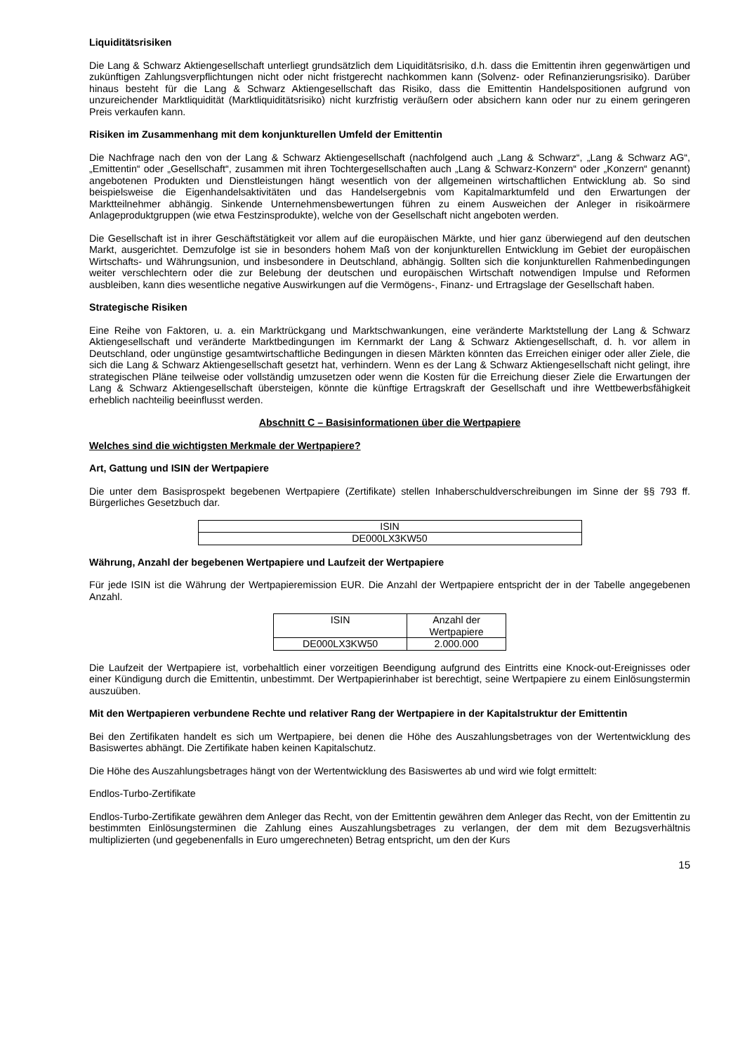Liquiditätsrisiken
Die Lang & Schwarz Aktiengesellschaft unterliegt grundsätzlich dem Liquiditätsrisiko, d.h. dass die Emittentin ihren gegenwärtigen und zukünftigen Zahlungsverpflichtungen nicht oder nicht fristgerecht nachkommen kann (Solvenz- oder Refinanzierungsrisiko). Darüber hinaus besteht für die Lang & Schwarz Aktiengesellschaft das Risiko, dass die Emittentin Handelspositionen aufgrund von unzureichender Marktliquidität (Marktliquiditätsrisiko) nicht kurzfristig veräußern oder absichern kann oder nur zu einem geringeren Preis verkaufen kann.
Risiken im Zusammenhang mit dem konjunkturellen Umfeld der Emittentin
Die Nachfrage nach den von der Lang & Schwarz Aktiengesellschaft (nachfolgend auch „Lang & Schwarz“, „Lang & Schwarz AG“, „Emittentin“ oder „Gesellschaft“, zusammen mit ihren Tochtergesellschaften auch „Lang & Schwarz-Konzern“ oder „Konzern“ genannt) angebotenen Produkten und Dienstleistungen hängt wesentlich von der allgemeinen wirtschaftlichen Entwicklung ab. So sind beispielsweise die Eigenhandelsaktivitäten und das Handelsergebnis vom Kapitalmarktumfeld und den Erwartungen der Marktteilnehmer abhängig. Sinkende Unternehmensbewertungen führen zu einem Ausweichen der Anleger in risikoärmere Anlageproduktgruppen (wie etwa Festzinsprodukte), welche von der Gesellschaft nicht angeboten werden.
Die Gesellschaft ist in ihrer Geschäftstätigkeit vor allem auf die europäischen Märkte, und hier ganz überwiegend auf den deutschen Markt, ausgerichtet. Demzufolge ist sie in besonders hohem Maß von der konjunkturellen Entwicklung im Gebiet der europäischen Wirtschafts- und Währungsunion, und insbesondere in Deutschland, abhängig. Sollten sich die konjunkturellen Rahmenbedingungen weiter verschlechtern oder die zur Belebung der deutschen und europäischen Wirtschaft notwendigen Impulse und Reformen ausbleiben, kann dies wesentliche negative Auswirkungen auf die Vermögens-, Finanz- und Ertragslage der Gesellschaft haben.
Strategische Risiken
Eine Reihe von Faktoren, u. a. ein Marktrückgang und Marktschwankungen, eine veränderte Marktstellung der Lang & Schwarz Aktiengesellschaft und veränderte Marktbedingungen im Kernmarkt der Lang & Schwarz Aktiengesellschaft, d. h. vor allem in Deutschland, oder ungünstige gesamtwirtschaftliche Bedingungen in diesen Märkten könnten das Erreichen einiger oder aller Ziele, die sich die Lang & Schwarz Aktiengesellschaft gesetzt hat, verhindern. Wenn es der Lang & Schwarz Aktiengesellschaft nicht gelingt, ihre strategischen Pläne teilweise oder vollständig umzusetzen oder wenn die Kosten für die Erreichung dieser Ziele die Erwartungen der Lang & Schwarz Aktiengesellschaft übersteigen, könnte die künftige Ertragskraft der Gesellschaft und ihre Wettbewerbsfähigkeit erheblich nachteilig beeinflusst werden.
Abschnitt C – Basisinformationen über die Wertpapiere
Welches sind die wichtigsten Merkmale der Wertpapiere?
Art, Gattung und ISIN der Wertpapiere
Die unter dem Basisprospekt begebenen Wertpapiere (Zertifikate) stellen Inhaberschuldverschreibungen im Sinne der §§ 793 ff. Bürgerliches Gesetzbuch dar.
| ISIN |
| DE000LX3KW50 |
Währung, Anzahl der begebenen Wertpapiere und Laufzeit der Wertpapiere
Für jede ISIN ist die Währung der Wertpapieremission EUR. Die Anzahl der Wertpapiere entspricht der in der Tabelle angegebenen Anzahl.
| ISIN | Anzahl der Wertpapiere |
| DE000LX3KW50 | 2.000.000 |
Die Laufzeit der Wertpapiere ist, vorbehaltlich einer vorzeitigen Beendigung aufgrund des Eintritts eine Knock-out-Ereignisses oder einer Kündigung durch die Emittentin, unbestimmt. Der Wertpapierinhaber ist berechtigt, seine Wertpapiere zu einem Einlösungstermin auszuüben.
Mit den Wertpapieren verbundene Rechte und relativer Rang der Wertpapiere in der Kapitalstruktur der Emittentin
Bei den Zertifikaten handelt es sich um Wertpapiere, bei denen die Höhe des Auszahlungsbetrages von der Wertentwicklung des Basiswertes abhängt. Die Zertifikate haben keinen Kapitalschutz.
Die Höhe des Auszahlungsbetrages hängt von der Wertentwicklung des Basiswertes ab und wird wie folgt ermittelt:
Endlos-Turbo-Zertifikate
Endlos-Turbo-Zertifikate gewähren dem Anleger das Recht, von der Emittentin gewähren dem Anleger das Recht, von der Emittentin zu bestimmten Einlösungsterminen die Zahlung eines Auszahlungsbetrages zu verlangen, der dem mit dem Bezugsverhältnis multiplizierten (und gegebenenfalls in Euro umgerechneten) Betrag entspricht, um den der Kurs
15